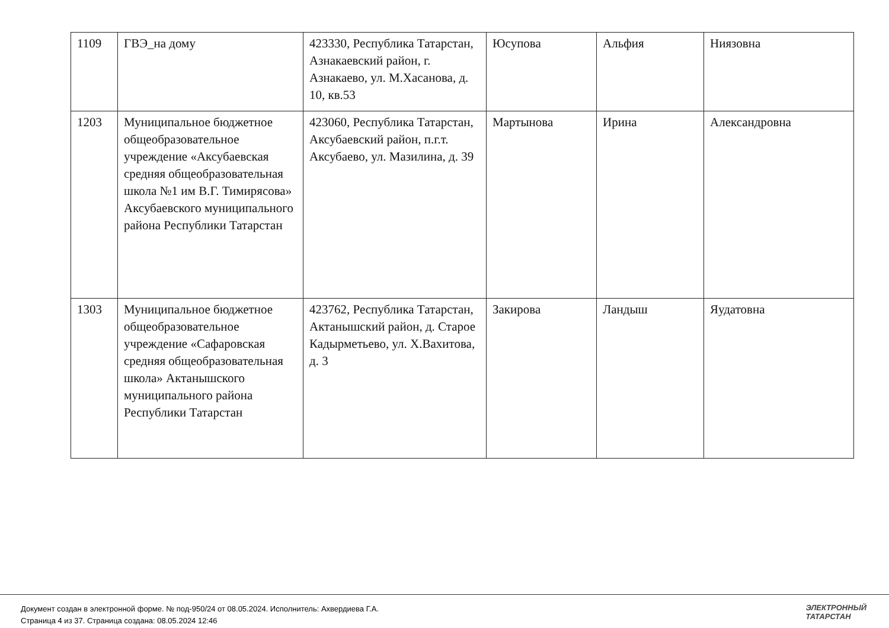| 1109 | ГВЭ_на дому | 423330, Республика Татарстан, Азнакаевский район, г. Азнакаево, ул. М.Хасанова, д. 10, кв.53 | Юсупова | Альфия | Ниязовна |
| 1203 | Муниципальное бюджетное общеобразовательное учреждение «Аксубаевская средняя общеобразовательная школа №1 им В.Г. Тимирясова» Аксубаевского муниципального района Республики Татарстан | 423060, Республика Татарстан, Аксубаевский район, п.г.т. Аксубаево, ул. Мазилина, д. 39 | Мартынова | Ирина | Александровна |
| 1303 | Муниципальное бюджетное общеобразовательное учреждение «Сафаровская средняя общеобразовательная школа» Актанышского муниципального района Республики Татарстан | 423762, Республика Татарстан, Актанышский район, д. Старое Кадырметьево, ул. Х.Вахитова, д. 3 | Закирова | Ландыш | Яудатовна |
Документ создан в электронной форме. № под-950/24 от 08.05.2024. Исполнитель: Ахвердиева Г.А.
Страница 4 из 37. Страница создана: 08.05.2024 12:46
ЭЛЕКТРОННЫЙ
ТАТАРСТАН